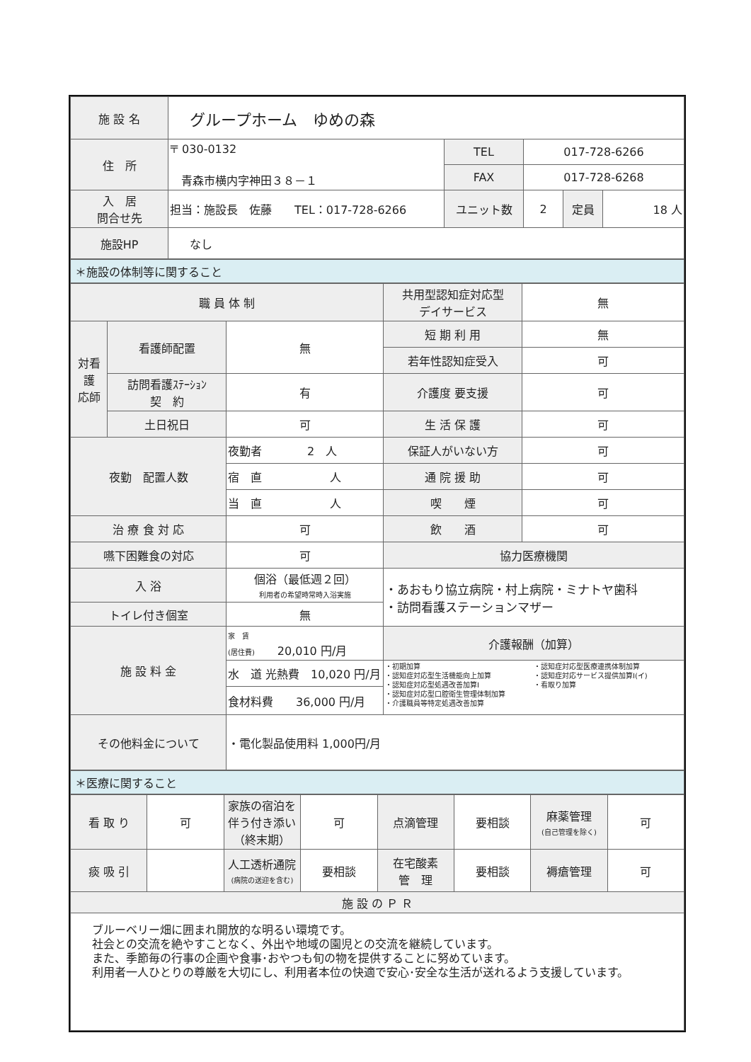| 施 設 名 | グループホーム ゆめの森 | | | | |
| 住 所 | 〒 030-0132 青森市横内字神田３８－１ | TEL | 017-728-6266 | | |
| | | FAX | 017-728-6268 | | |
| 入 居 問合せ先 | 担当：施設長 佐藤 TEL：017-728-6266 | ユニット数 | 2 | 定員 | 18 人 |
| 施設HP | なし | | | | |
＊施設の体制等に関すること
| 職 員 体 制 | | | 共用型認知症対応型 デイサービス | 無 |
| 対看 護 応師 | 看護師配置 | 無 | 短 期 利 用 | 無 |
| | | | 若年性認知症受入 | 可 |
| | 訪問看護ｽﾃｰｼｮﾝ 契 約 | 有 | 介護度 要支援 | 可 |
| | 土日祝日 | 可 | 生 活 保 護 | 可 |
| 夜勤 配置人数 | | 夜勤者 2 人 | 保証人がいない方 | 可 |
| | | 宿 直 人 | 通 院 援 助 | 可 |
| | | 当 直 人 | 喫 煙 | 可 |
| 治 療 食 対 応 | | 可 | 飲 酒 | 可 |
| 嚥下困難食の対応 | | 可 | 協力医療機関 | |
| 入 浴 | | 個浴（最低週２回） 利用者の希望時常時入浴実施 | ・あおもり協立病院・村上病院・ミナトヤ歯科 ・訪問看護ステーションマザー | |
| トイレ付き個室 | | 無 | | |
| 施 設 料 金 | | 家 賃 (居住費) 20,010 円/月 | 介護報酬（加算） | |
| | | 水 道 光熱費 10,020 円/月 | ・初期加算 ・認知症対応型生活機能向上加算 ・認知症対応型処遇改善加算Ⅰ ・認知症対応型口腔衛生管理体制加算 ・介護職員等特定処遇改善加算 ・認知症対応型医療連携体制加算 ・認知症対応サービス提供加算Ⅰ(イ) ・看取り加算 | |
| | | 食材料費 36,000 円/月 | | |
| その他料金について | | ・電化製品使用料 1,000円/月 | | |
＊医療に関すること
| 看 取 り | 可 | 家族の宿泊を伴う付き添い（終末期） | 可 | 点滴管理 | 要相談 | 麻薬管理 (自己管理を除く) | 可 |
| 痰 吸 引 | | 人工透析通院 (病院の送迎を含む) | 要相談 | 在宅酸素 管 理 | 要相談 | 褥瘡管理 | 可 |
| 施 設 の Ｐ Ｒ | | | | | | | |
| ブルーベリー畑に囲まれ開放的な明るい環境です。 社会との交流を絶やすことなく、外出や地域の園児との交流を継続しています。 また、季節毎の行事の企画や食事･おやつも旬の物を提供することに努めています。 利用者一人ひとりの尊厳を大切にし、利用者本位の快適で安心･安全な生活が送れるよう支援しています。 | | | | | | | |